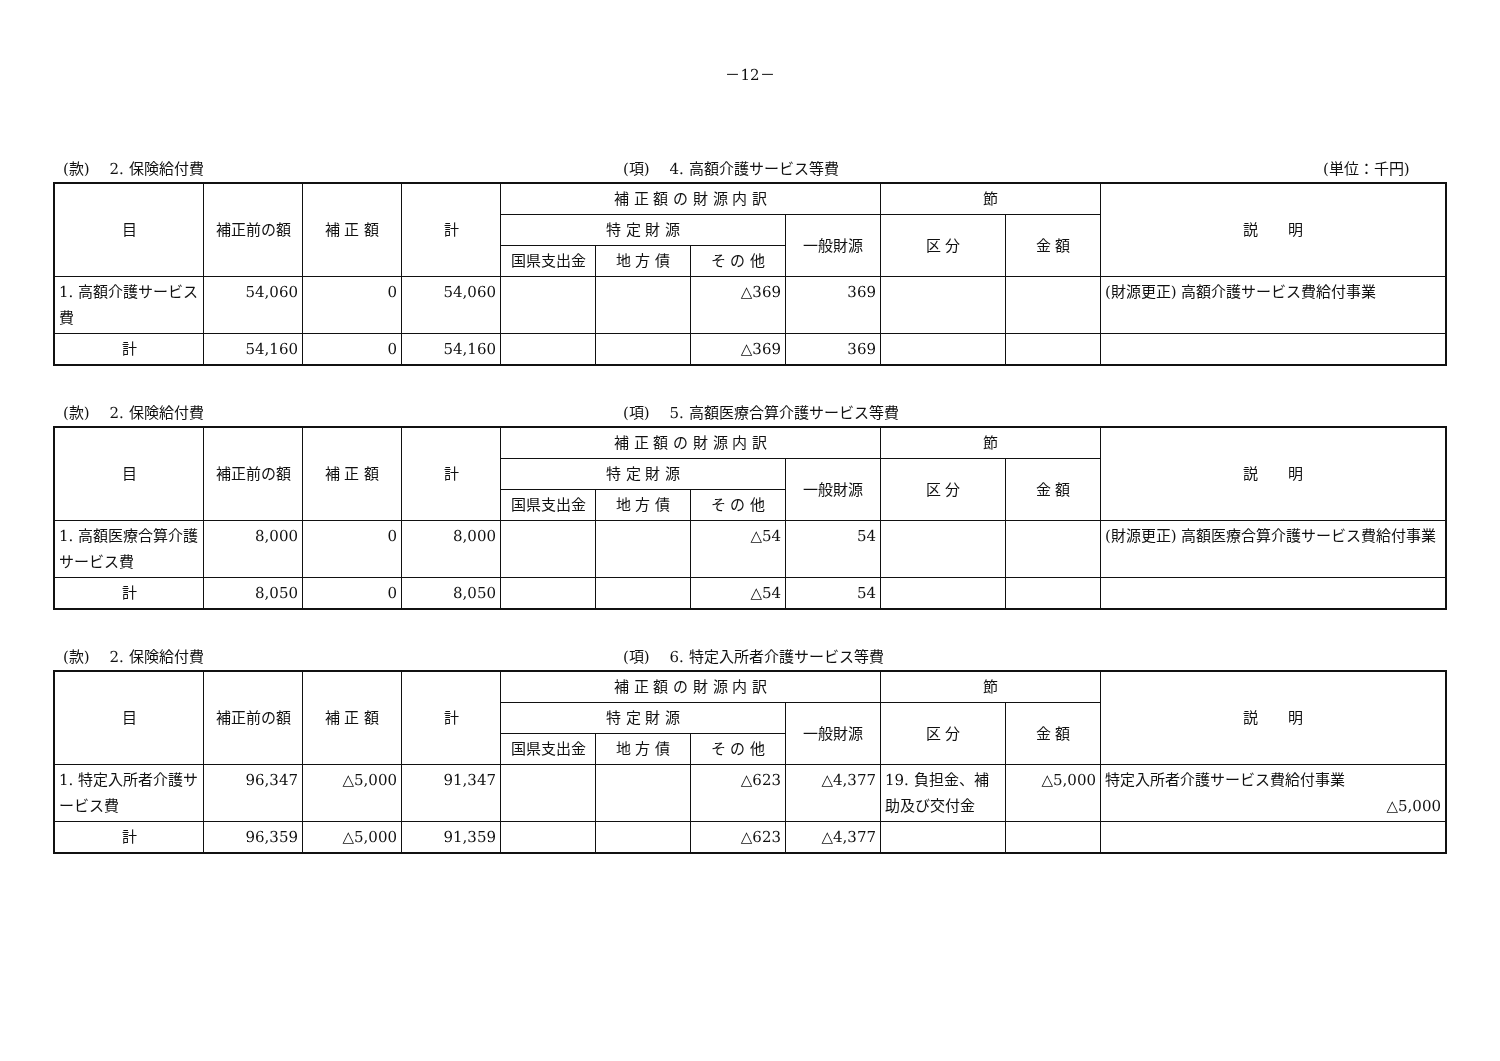－12－
(款)　 2. 保険給付費
(項)　 4. 高額介護サービス等費
(単位：千円)
| 目 | 補正前の額 | 補 正 額 | 計 | 補 正 額 の 財 源 内 訳 | | | | 節 | | 説 明 |
| --- | --- | --- | --- | --- | --- | --- | --- | --- | --- | --- |
| | | | | 特 定 財 源 | | | 一般財源 | 区 分 | 金 額 | |
| | | | | 国県支出金 | 地 方 債 | そ の 他 | | | | |
| 1. 高額介護サービス費 | 54,060 | 0 | 54,060 | | | △369 | 369 | | | (財源更正) 高額介護サービス費給付事業 |
| 計 | 54,160 | 0 | 54,160 | | | △369 | 369 | | | |
(款)　 2. 保険給付費
(項)　 5. 高額医療合算介護サービス等費
| 目 | 補正前の額 | 補 正 額 | 計 | 補 正 額 の 財 源 内 訳 | | | | 節 | | 説 明 |
| --- | --- | --- | --- | --- | --- | --- | --- | --- | --- | --- |
| | | | | 特 定 財 源 | | | 一般財源 | 区 分 | 金 額 | |
| | | | | 国県支出金 | 地 方 債 | そ の 他 | | | | |
| 1. 高額医療合算介護サービス費 | 8,000 | 0 | 8,000 | | | △54 | 54 | | | (財源更正) 高額医療合算介護サービス費給付事業 |
| 計 | 8,050 | 0 | 8,050 | | | △54 | 54 | | | |
(款)　 2. 保険給付費
(項)　 6. 特定入所者介護サービス等費
| 目 | 補正前の額 | 補 正 額 | 計 | 補 正 額 の 財 源 内 訳 | | | | 節 | | 説 明 |
| --- | --- | --- | --- | --- | --- | --- | --- | --- | --- | --- |
| | | | | 特 定 財 源 | | | 一般財源 | 区 分 | 金 額 | |
| | | | | 国県支出金 | 地 方 債 | そ の 他 | | | | |
| 1. 特定入所者介護サービス費 | 96,347 | △5,000 | 91,347 | | | △623 | △4,377 | 19. 負担金、補助及び交付金 | △5,000 | 特定入所者介護サービス費給付事業 △5,000 |
| 計 | 96,359 | △5,000 | 91,359 | | | △623 | △4,377 | | | |